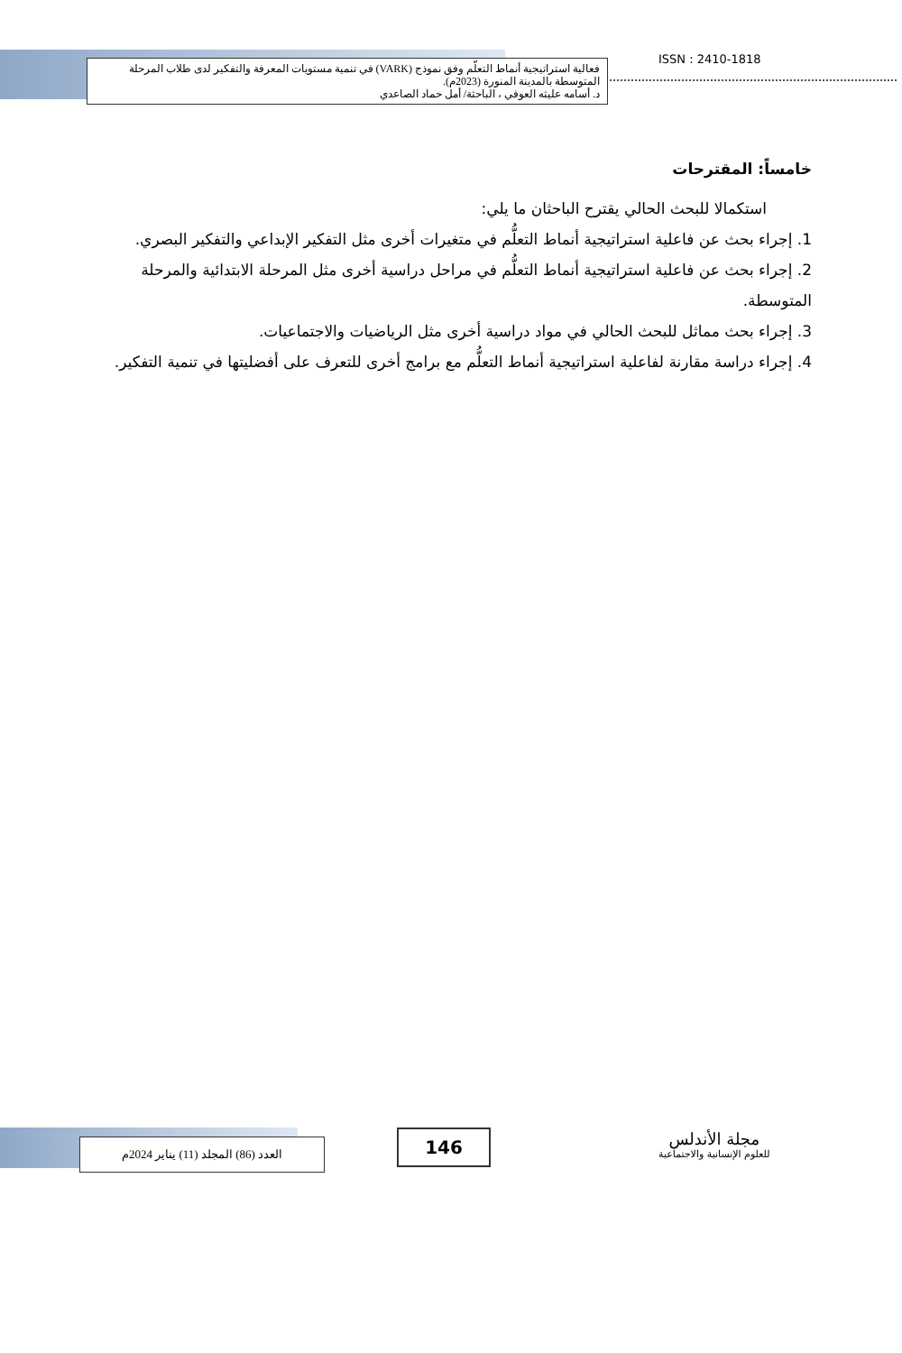فعالية استراتيجية أنماط التعلّم وفق نموذج (VARK) في تنمية مستويات المعرفة والتفكير لدى طلاب المرحلة المتوسطة بالمدينة المنورة (2023م).
د. أسامه عليثه العوفي ، الباحثة/ أمل حماد الصاعدي
ISSN : 2410-1818
خامساً: المقترحات
استكمالا للبحث الحالي يقترح الباحثان ما يلي:
1. إجراء بحث عن فاعلية استراتيجية أنماط التعلُّم في متغيرات أخرى مثل التفكير الإبداعي والتفكير البصري.
2. إجراء بحث عن فاعلية استراتيجية أنماط التعلُّم في مراحل دراسية أخرى مثل المرحلة الابتدائية والمرحلة المتوسطة.
3. إجراء بحث مماثل للبحث الحالي في مواد دراسية أخرى مثل الرياضيات والاجتماعيات.
4. إجراء دراسة مقارنة لفاعلية استراتيجية أنماط التعلُّم مع برامج أخرى للتعرف على أفضليتها في تنمية التفكير.
العدد (86) المجلد (11) يناير 2024م 146
مجلة الأندلس
للعلوم الإنسانية والاجتماعية